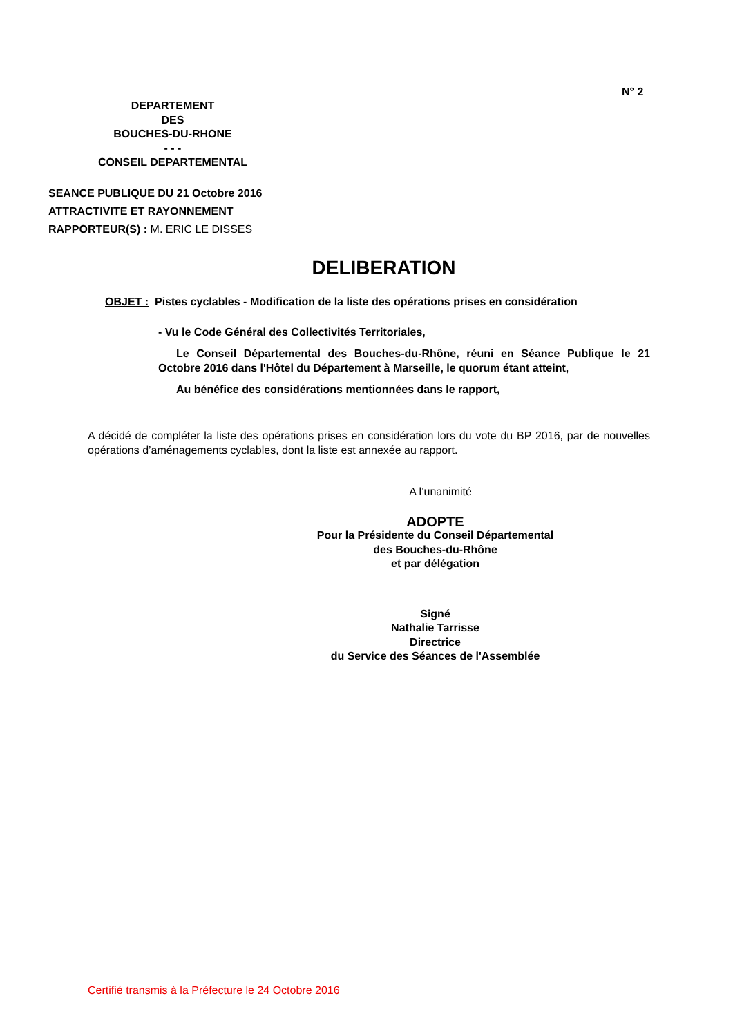N° 2
DEPARTEMENT
DES
BOUCHES-DU-RHONE
- - -
CONSEIL DEPARTEMENTAL
SEANCE PUBLIQUE DU 21 Octobre 2016
ATTRACTIVITE ET RAYONNEMENT
RAPPORTEUR(S) : M. ERIC LE DISSES
DELIBERATION
OBJET : Pistes cyclables - Modification de la liste des opérations prises en considération
- Vu le Code Général des Collectivités Territoriales,
Le Conseil Départemental des Bouches-du-Rhône, réuni en Séance Publique le 21 Octobre 2016 dans l'Hôtel du Département à Marseille, le quorum étant atteint,
Au bénéfice des considérations mentionnées dans le rapport,
A décidé de compléter la liste des opérations prises en considération lors du vote du BP 2016, par de nouvelles opérations d’aménagements cyclables, dont la liste est annexée au rapport.
A l’unanimité
ADOPTE
Pour la Présidente du Conseil Départemental
des Bouches-du-Rhône
et par délégation
Signé
Nathalie Tarrisse
Directrice
du Service des Séances de l'Assemblée
Certifié transmis à la Préfecture le 24 Octobre 2016